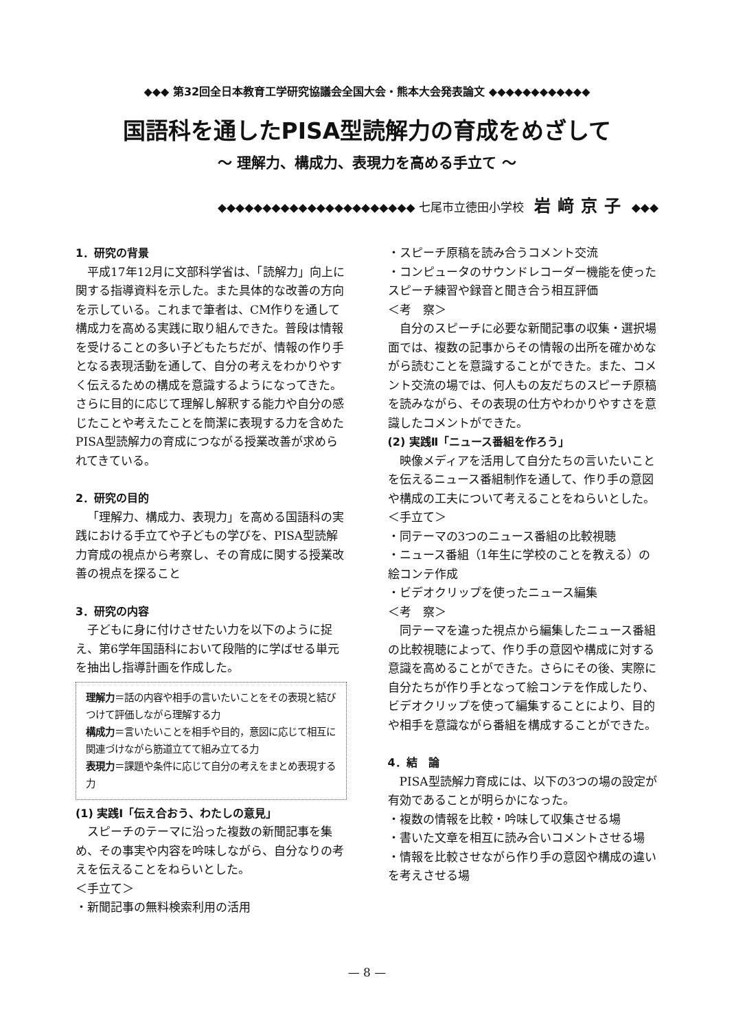◆◆◆ 第32回全日本教育工学研究協議会全国大会・熊本大会発表論文 ◆◆◆◆◆◆◆◆◆◆◆◆
国語科を通したPISA型読解力の育成をめざして
～ 理解力、構成力、表現力を高める手立て ～
◆◆◆◆◆◆◆◆◆◆◆◆◆◆◆◆◆◆◆◆◆◆ 七尾市立徳田小学校 岩﨑京子 ◆◆◆
1．研究の背景
平成17年12月に文部科学省は、「読解力」向上に関する指導資料を示した。また具体的な改善の方向を示している。これまで筆者は、CM作りを通して構成力を高める実践に取り組んできた。普段は情報を受けることの多い子どもたちだが、情報の作り手となる表現活動を通して、自分の考えをわかりやすく伝えるための構成を意識するようになってきた。さらに目的に応じて理解し解釈する能力や自分の感じたことや考えたことを簡潔に表現する力を含めたPISA型読解力の育成につながる授業改善が求められてきている。
2．研究の目的
「理解力、構成力、表現力」を高める国語科の実践における手立てや子どもの学びを、PISA型読解力育成の視点から考察し、その育成に関する授業改善の視点を探ること
3．研究の内容
子どもに身に付けさせたい力を以下のように捉え、第6学年国語科において段階的に学ばせる単元を抽出し指導計画を作成した。
理解力＝話の内容や相手の言いたいことをその表現と結びつけて評価しながら理解する力
構成力＝言いたいことを相手や目的，意図に応じて相互に関連づけながら筋道立てて組み立てる力
表現力＝課題や条件に応じて自分の考えをまとめ表現する力
(1) 実践Ⅰ「伝え合おう、わたしの意見」
スピーチのテーマに沿った複数の新聞記事を集め、その事実や内容を吟味しながら、自分なりの考えを伝えることをねらいとした。
＜手立て＞
・新聞記事の無料検索利用の活用
・スピーチ原稿を読み合うコメント交流
・コンピュータのサウンドレコーダー機能を使ったスピーチ練習や録音と聞き合う相互評価
＜考　察＞
自分のスピーチに必要な新聞記事の収集・選択場面では、複数の記事からその情報の出所を確かめながら読むことを意識することができた。また、コメント交流の場では、何人もの友だちのスピーチ原稿を読みながら、その表現の仕方やわかりやすさを意識したコメントができた。
(2) 実践Ⅱ「ニュース番組を作ろう」
映像メディアを活用して自分たちの言いたいことを伝えるニュース番組制作を通して、作り手の意図や構成の工夫について考えることをねらいとした。
＜手立て＞
・同テーマの3つのニュース番組の比較視聴
・ニュース番組（1年生に学校のことを教える）の絵コンテ作成
・ビデオクリップを使ったニュース編集
＜考　察＞
同テーマを違った視点から編集したニュース番組の比較視聴によって、作り手の意図や構成に対する意識を高めることができた。さらにその後、実際に自分たちが作り手となって絵コンテを作成したり、ビデオクリップを使って編集することにより、目的や相手を意識ながら番組を構成することができた。
4．結　論
PISA型読解力育成には、以下の3つの場の設定が有効であることが明らかになった。
・複数の情報を比較・吟味して収集させる場
・書いた文章を相互に読み合いコメントさせる場
・情報を比較させながら作り手の意図や構成の違いを考えさせる場
— 8 —